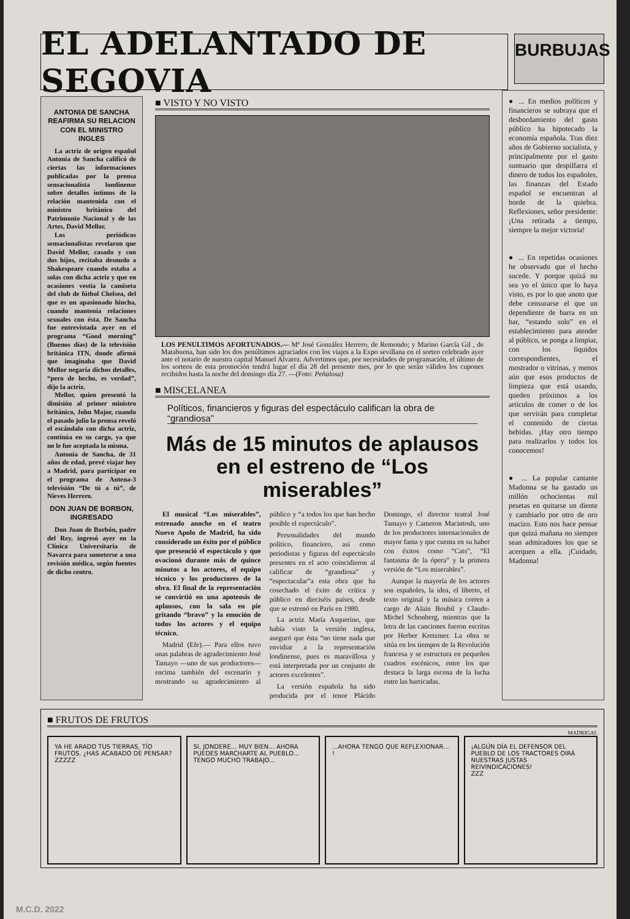EL ADELANTADO DE SEGOVIA
BURBUJAS
ANTONIA DE SANCHA REAFIRMA SU RELACION CON EL MINISTRO INGLES
La actriz de origen español Antonia de Sancha calificó de ciertas las informaciones publicadas por la prensa sensacionalista londinense sobre detalles íntimos de la relación mantenida con el ministro británico del Patrimonio Nacional y de las Artes, David Mellor.
Los periódicos sensacionalistas revelaron que David Mellor, casado y con dos hijos, recitaba desnudo a Shakespeare cuando estaba a solas con dicha actriz y que en ocasiones vestía la camiseta del club de fútbol Chelsea, del que es un apasionado hincha, cuando mantenía relaciones sexuales con ésta. De Sancha fue entrevistada ayer en el programa “Good morning” (Buenos días) de la televisión británica ITN, donde afirmó que imaginaba que David Mellor negaría dichos detalles, “pero de hecho, es verdad”, dijo la actriz.
Mellor, quien presentó la dimisión al primer ministro británico, John Major, cuando el pasado julio la prensa reveló el escándalo con dicha actriz, continúa en su cargo, ya que no le fue aceptada la misma.
Antonia de Sancha, de 31 años de edad, prevé viajar hoy a Madrid, para participar en el programa de Antena-3 televisión “De tú a tú”, de Nieves Herrero.
DON JUAN DE BORBON, INGRESADO
Don Juan de Borbón, padre del Rey, ingresó ayer en la Clínica Universitaria de Navarra para someterse a una revisión médica, según fuentes de dicho centro.
■ VISTO Y NO VISTO
LOS PENULTIMOS AFORTUNADOS.— Mª José González Herrero, de Remondo; y Marino García Gil , de Matabuena, han sido los dos penúltimos agraciados con los viajes a la Expo sevillana en el sorteo celebrado ayer ante el notario de nuestra capital Manuel Alvarez. Advertimos que, por necesidades de programación, el último de los sorteos de esta promoción tendrá lugar el día 28 del presente mes, por lo que serán válidos los cupones recibidos hasta la noche del domingo día 27. —(Foto: Peñalosa)
■ MISCELANEA
Políticos, financieros y figuras del espectáculo califican la obra de “grandiosa”
Más de 15 minutos de aplausos en el estreno de “Los miserables”
El musical “Los miserables”, estrenado anoche en el teatro Nuevo Apolo de Madrid, ha sido considerado un éxito por el público que presenció el espectáculo y que ovacionó durante más de quince minutos a los actores, el equipo técnico y los productores de la obra. El final de la representación se convirtió en una apoteosis de aplausos, con la sala en pie gritando “bravo” y la emoción de todos los actores y el equipo técnico.
Madrid (Efe).— Para ellos tuvo unas palabras de agradecimiento José Tamayo —uno de sus productores— encima también del escenario y mostrando su agradecimiento al público y “a todos los que han hecho posible el espectáculo”.
Personalidades del mundo político, financiero, así como periodistas y figuras del espectáculo presentes en el acto coincidieron al calificar de “grandiosa” y “espectacular”a esta obra que ha cosechado el éxito de crítica y público en dieciséis países, desde que se estrenó en París en 1980.
La actriz María Asquerino, que había visto la versión inglesa, aseguró que ésta “no tiene nada que envidiar a la representación londinense, pues es maravillosa y está interpretada por un conjunto de actores excelentes”.
La versión española ha sido producida por el tenor Plácido Domingo, el director teatral José Tamayo y Cameron Macintosh, uno de los productores internacionales de mayor fama y que cuenta en su haber con éxitos como “Cats”, “El fantasma de la ópera” y la primera versión de “Los miserables”.
Aunque la mayoría de los actores son españoles, la idea, el libreto, el texto original y la música corren a cargo de Alain Boubil y Claude-Michel Schonberg, mientras que la letra de las canciones fueron escritas por Herber Kretzmer. La obra se sitúa en los tiempos de la Revolución francesa y se estructura en pequeños cuadros escénicos, entre los que destaca la larga escena de la lucha entre las barricadas.
● ... En medios políticos y financieros se subraya que el desbordamiento del gasto público ha hipotecado la economía española. Tras diez años de Gobierno socialista, y principalmente por el gasto suntuario que despilfarra el dinero de todos los españoles, las finanzas del Estado español se encuentran al borde de la quiebra. Reflexiones, señor presidente: ¡Una retirada a tiempo, siempre la mejor victoria!
● ... En repetidas ocasiones he observado que el hecho sucede. Y porque quizá no sea yo el único que lo haya visto, es por lo que anoto que debe censurarse el que un dependiente de barra en un bar, “estando solo” en el establecimiento para atender al público, se ponga a limpiar, con los líquidos correspondientes, el mostrador o vitrinas, y menos aún que esos productos de limpieza que está usando, queden próximos a los artículos de comer o de los que servirán para completar el contenido de ciertas bebidas. ¡Hay otro tiempo para realizarlos y todos los conocemos!
● ... La popular cantante Madonna se ha gastado un millón ochocientas mil pesetas en quitarse un diente y cambiarlo por otro de oro macizo. Esto nos hace pensar que quizá mañana no siempre sean admiradores los que se acerquen a ella. ¡Cuidado, Madonna!
■ FRUTOS DE FRUTOS
MADRIGAL
YA HE ARADO TUS TIERRAS, TÍO FRUTOS. ¿HAS ACABADO DE PENSAR?
ZZZZZ
SI, JONDERE... MUY BIEN... AHORA PUEDES MARCHARTE AL PUEBLO... TENGO MUCHO TRABAJO...
...AHORA TENGO QUE REFLEXIONAR...
!
¡ALGÚN DÍA EL DEFENSOR DEL PUEBLO DE LOS TRACTORES OIRÁ NUESTRAS JUSTAS REIVINDICACIONES!
ZZZ
M.C.D. 2022